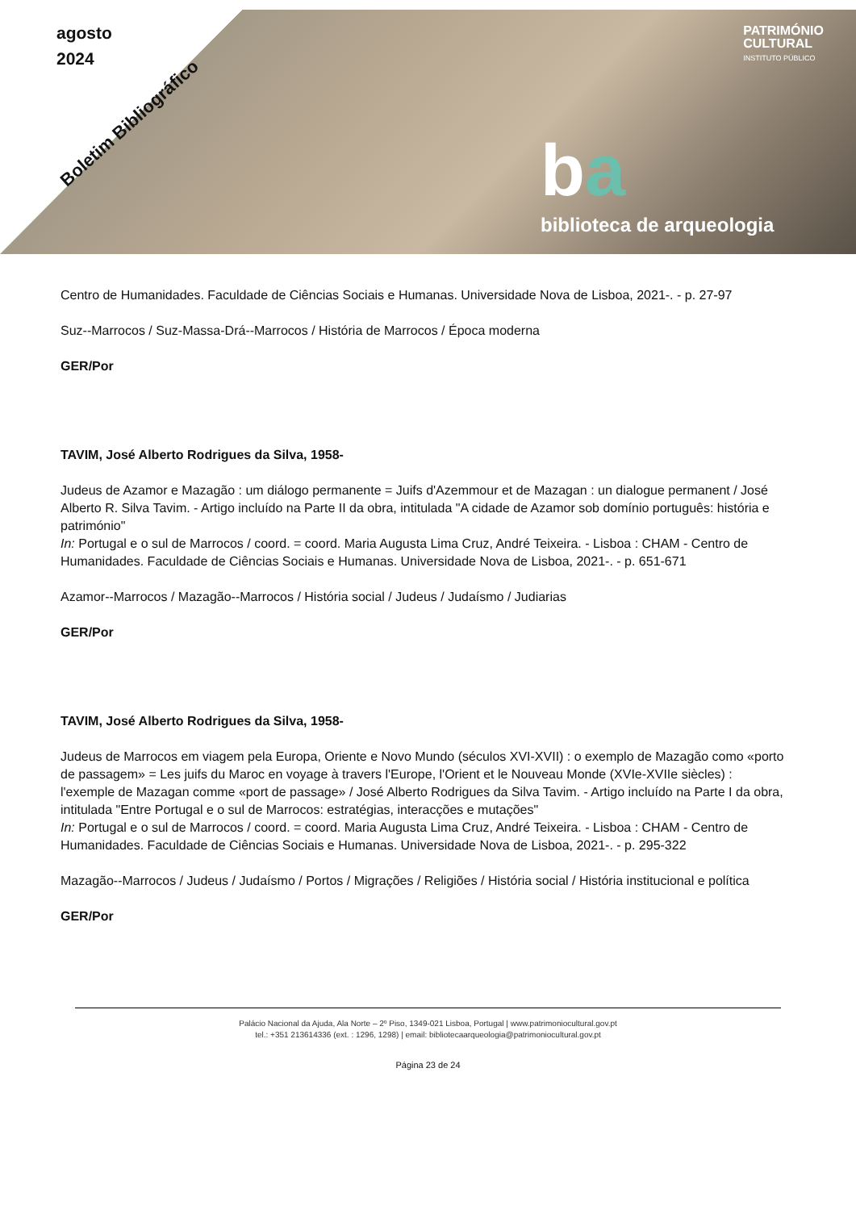agosto
2024
Boletim Bibliográfico
PATRIMÓNIO
CULTURAL
INSTITUTO PÚBLICO
ba
biblioteca de arqueologia
Centro de Humanidades. Faculdade de Ciências Sociais e Humanas. Universidade Nova de Lisboa, 2021-. - p. 27-97
Suz--Marrocos / Suz-Massa-Drá--Marrocos / História de Marrocos / Época moderna
GER/Por
TAVIM, José Alberto Rodrigues da Silva, 1958-
Judeus de Azamor e Mazagão : um diálogo permanente = Juifs d'Azemmour et de Mazagan : un dialogue permanent / José Alberto R. Silva Tavim. - Artigo incluído na Parte II da obra, intitulada "A cidade de Azamor sob domínio português: história e património"
In: Portugal e o sul de Marrocos / coord. = coord. Maria Augusta Lima Cruz, André Teixeira. - Lisboa : CHAM - Centro de Humanidades. Faculdade de Ciências Sociais e Humanas. Universidade Nova de Lisboa, 2021-. - p. 651-671
Azamor--Marrocos / Mazagão--Marrocos / História social / Judeus / Judaísmo / Judiarias
GER/Por
TAVIM, José Alberto Rodrigues da Silva, 1958-
Judeus de Marrocos em viagem pela Europa, Oriente e Novo Mundo (séculos XVI-XVII) : o exemplo de Mazagão como «porto de passagem» = Les juifs du Maroc en voyage à travers l'Europe, l'Orient et le Nouveau Monde (XVIe-XVIIe siècles) : l'exemple de Mazagan comme «port de passage» / José Alberto Rodrigues da Silva Tavim. - Artigo incluído na Parte I da obra, intitulada "Entre Portugal e o sul de Marrocos: estratégias, interacções e mutações"
In: Portugal e o sul de Marrocos / coord. = coord. Maria Augusta Lima Cruz, André Teixeira. - Lisboa : CHAM - Centro de Humanidades. Faculdade de Ciências Sociais e Humanas. Universidade Nova de Lisboa, 2021-. - p. 295-322
Mazagão--Marrocos / Judeus / Judaísmo / Portos / Migrações / Religiões / História social / História institucional e política
GER/Por
Palácio Nacional da Ajuda, Ala Norte – 2º Piso, 1349-021 Lisboa, Portugal | www.patrimoniocultural.gov.pt
tel.: +351 213614336 (ext. : 1296, 1298) | email: bibliotecaarqueologia@patrimoniocultural.gov.pt
Página 23 de 24